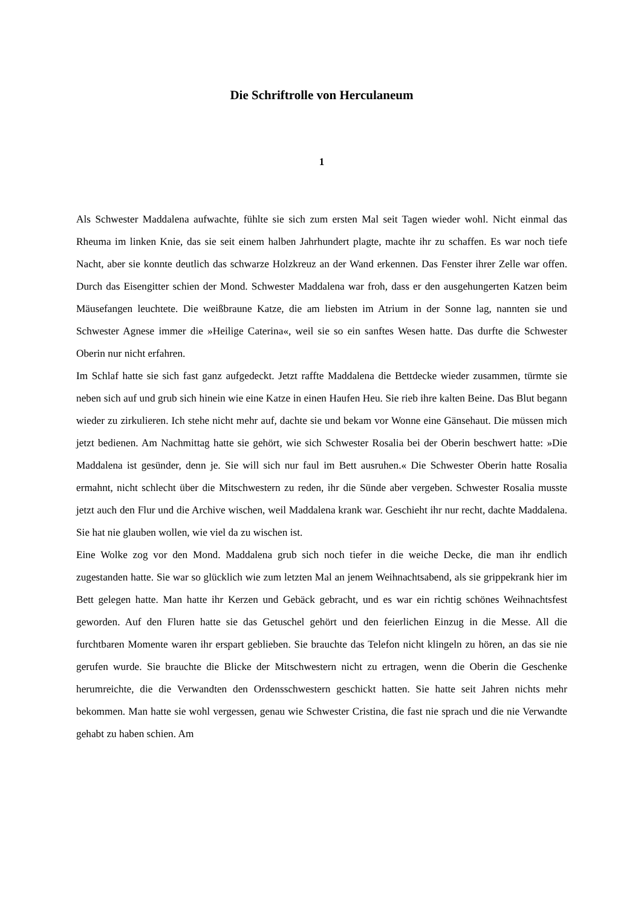Die Schriftrolle von Herculaneum
1
Als Schwester Maddalena aufwachte, fühlte sie sich zum ersten Mal seit Tagen wieder wohl. Nicht einmal das Rheuma im linken Knie, das sie seit einem halben Jahrhundert plagte, machte ihr zu schaffen. Es war noch tiefe Nacht, aber sie konnte deutlich das schwarze Holzkreuz an der Wand erkennen. Das Fenster ihrer Zelle war offen. Durch das Eisengitter schien der Mond. Schwester Maddalena war froh, dass er den ausgehungerten Katzen beim Mäusefangen leuchtete. Die weißbraune Katze, die am liebsten im Atrium in der Sonne lag, nannten sie und Schwester Agnese immer die »Heilige Caterina«, weil sie so ein sanftes Wesen hatte. Das durfte die Schwester Oberin nur nicht erfahren.
Im Schlaf hatte sie sich fast ganz aufgedeckt. Jetzt raffte Maddalena die Bettdecke wieder zusammen, türmte sie neben sich auf und grub sich hinein wie eine Katze in einen Haufen Heu. Sie rieb ihre kalten Beine. Das Blut begann wieder zu zirkulieren. Ich stehe nicht mehr auf, dachte sie und bekam vor Wonne eine Gänsehaut. Die müssen mich jetzt bedienen. Am Nachmittag hatte sie gehört, wie sich Schwester Rosalia bei der Oberin beschwert hatte: »Die Maddalena ist gesünder, denn je. Sie will sich nur faul im Bett ausruhen.« Die Schwester Oberin hatte Rosalia ermahnt, nicht schlecht über die Mitschwestern zu reden, ihr die Sünde aber vergeben. Schwester Rosalia musste jetzt auch den Flur und die Archive wischen, weil Maddalena krank war. Geschieht ihr nur recht, dachte Maddalena. Sie hat nie glauben wollen, wie viel da zu wischen ist.
Eine Wolke zog vor den Mond. Maddalena grub sich noch tiefer in die weiche Decke, die man ihr endlich zugestanden hatte. Sie war so glücklich wie zum letzten Mal an jenem Weihnachtsabend, als sie grippekrank hier im Bett gelegen hatte. Man hatte ihr Kerzen und Gebäck gebracht, und es war ein richtig schönes Weihnachtsfest geworden. Auf den Fluren hatte sie das Getuschel gehört und den feierlichen Einzug in die Messe. All die furchtbaren Momente waren ihr erspart geblieben. Sie brauchte das Telefon nicht klingeln zu hören, an das sie nie gerufen wurde. Sie brauchte die Blicke der Mitschwestern nicht zu ertragen, wenn die Oberin die Geschenke herumreichte, die die Verwandten den Ordensschwestern geschickt hatten. Sie hatte seit Jahren nichts mehr bekommen. Man hatte sie wohl vergessen, genau wie Schwester Cristina, die fast nie sprach und die nie Verwandte gehabt zu haben schien. Am